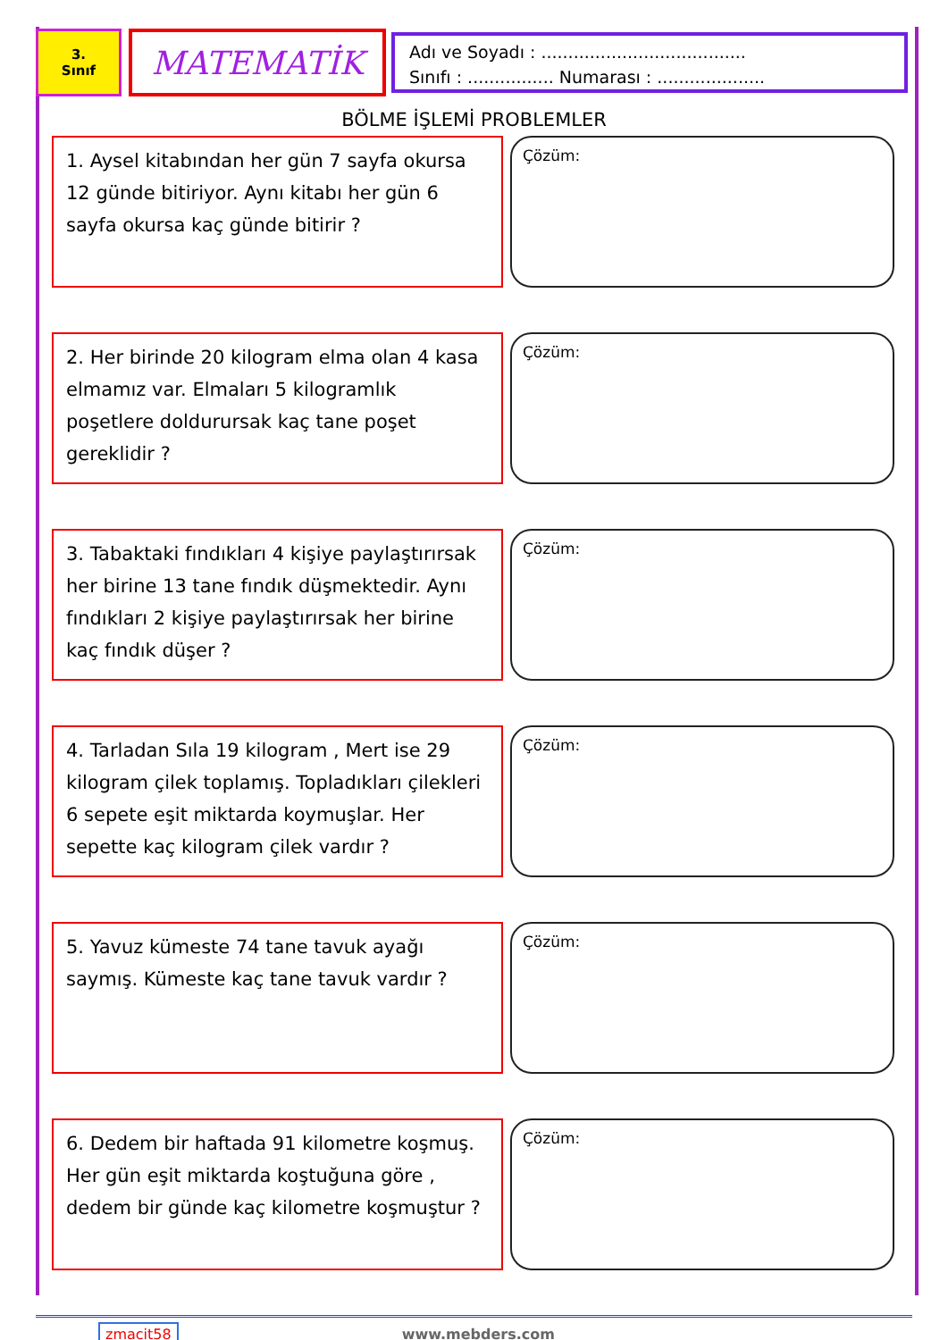3.
Sınıf
MATEMATİK
Adı ve Soyadı : ......................................
Sınıfı : ................ Numarası : ....................
BÖLME İŞLEMİ PROBLEMLER
1. Aysel kitabından her gün 7 sayfa okursa 12 günde bitiriyor. Aynı kitabı her gün 6 sayfa okursa kaç günde bitirir ?
Çözüm:
2. Her birinde 20 kilogram elma olan 4 kasa elmamız var. Elmaları 5 kilogramlık poşetlere doldurursak kaç tane poşet gereklidir ?
Çözüm:
3. Tabaktaki fındıkları 4 kişiye paylaştırırsak her birine 13 tane fındık düşmektedir. Aynı fındıkları 2 kişiye paylaştırırsak her birine kaç fındık düşer ?
Çözüm:
4. Tarladan Sıla 19 kilogram , Mert ise 29 kilogram çilek toplamış. Topladıkları çilekleri 6 sepete eşit miktarda koymuşlar. Her sepette kaç kilogram çilek vardır ?
Çözüm:
5. Yavuz kümeste 74 tane tavuk ayağı saymış. Kümeste kaç tane tavuk vardır ?
Çözüm:
6. Dedem bir haftada 91 kilometre koşmuş. Her gün eşit miktarda koştuğuna göre , dedem bir günde kaç kilometre koşmuştur ?
Çözüm:
zmacit58 www.mebders.com